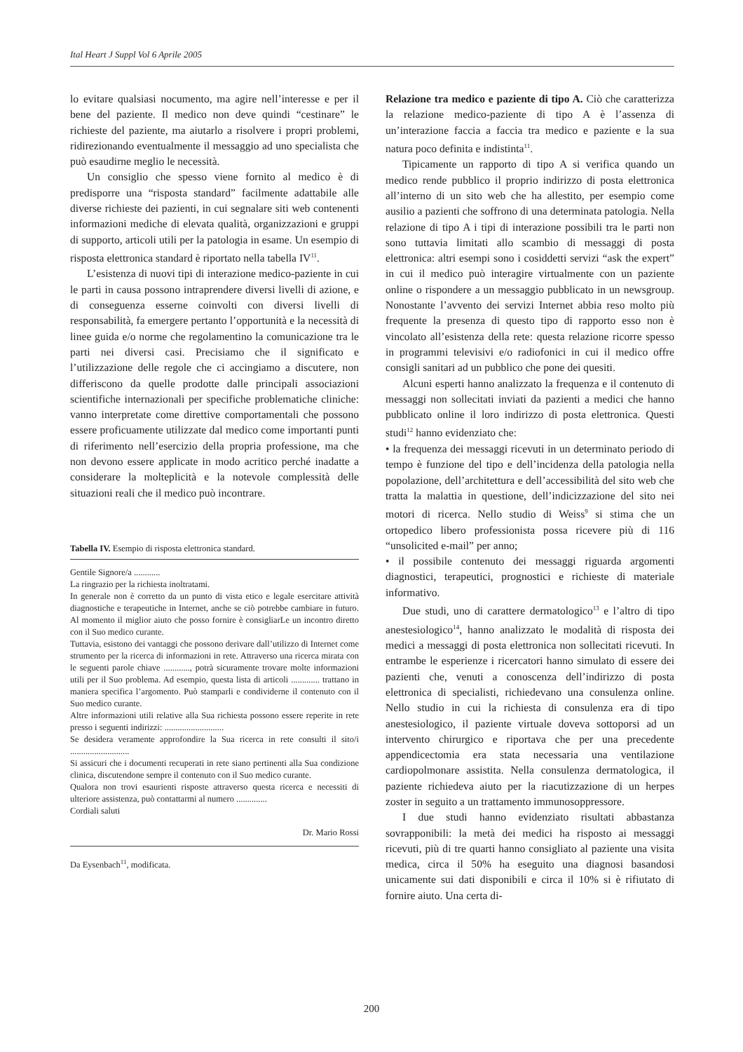Ital Heart J Suppl Vol 6 Aprile 2005
lo evitare qualsiasi nocumento, ma agire nell’interesse e per il bene del paziente. Il medico non deve quindi “cestinare” le richieste del paziente, ma aiutarlo a risolvere i propri problemi, ridirezionando eventualmente il messaggio ad uno specialista che può esaudirne meglio le necessità.
Un consiglio che spesso viene fornito al medico è di predisporre una “risposta standard” facilmente adattabile alle diverse richieste dei pazienti, in cui segnalare siti web contenenti informazioni mediche di elevata qualità, organizzazioni e gruppi di supporto, articoli utili per la patologia in esame. Un esempio di risposta elettronica standard è riportato nella tabella IV<sup>11</sup>.
L’esistenza di nuovi tipi di interazione medico-paziente in cui le parti in causa possono intraprendere diversi livelli di azione, e di conseguenza esserne coinvolti con diversi livelli di responsabilità, fa emergere pertanto l’opportunità e la necessità di linee guida e/o norme che regolamentino la comunicazione tra le parti nei diversi casi. Precisiamo che il significato e l’utilizzazione delle regole che ci accingiamo a discutere, non differiscono da quelle prodotte dalle principali associazioni scientifiche internazionali per specifiche problematiche cliniche: vanno interpretate come direttive comportamentali che possono essere proficuamente utilizzate dal medico come importanti punti di riferimento nell’esercizio della propria professione, ma che non devono essere applicate in modo acritico perché inadatte a considerare la molteplicità e la notevole complessità delle situazioni reali che il medico può incontrare.
Tabella IV. Esempio di risposta elettronica standard.
Gentile Signore/a ............
La ringrazio per la richiesta inoltratami.
In generale non è corretto da un punto di vista etico e legale esercitare attività diagnostiche e terapeutiche in Internet, anche se ciò potrebbe cambiare in futuro. Al momento il miglior aiuto che posso fornire è consigliarLe un incontro diretto con il Suo medico curante.
Tuttavia, esistono dei vantaggi che possono derivare dall’utilizzo di Internet come strumento per la ricerca di informazioni in rete. Attraverso una ricerca mirata con le seguenti parole chiave ............, potrà sicuramente trovare molte informazioni utili per il Suo problema. Ad esempio, questa lista di articoli ............. trattano in maniera specifica l’argomento. Può stamparli e condividerne il contenuto con il Suo medico curante.
Altre informazioni utili relative alla Sua richiesta possono essere reperite in rete presso i seguenti indirizzi: ...........................
Se desidera veramente approfondire la Sua ricerca in rete consulti il sito/i ...........................
Si assicuri che i documenti recuperati in rete siano pertinenti alla Sua condizione clinica, discutendone sempre il contenuto con il Suo medico curante.
Qualora non trovi esaurienti risposte attraverso questa ricerca e necessiti di ulteriore assistenza, può contattarmi al numero ..............
Cordiali saluti
Dr. Mario Rossi
Da Eysenbach<sup>11</sup>, modificata.
Relazione tra medico e paziente di tipo A. Ciò che caratterizza la relazione medico-paziente di tipo A è l’assenza di un’interazione faccia a faccia tra medico e paziente e la sua natura poco definita e indistinta<sup>11</sup>.
Tipicamente un rapporto di tipo A si verifica quando un medico rende pubblico il proprio indirizzo di posta elettronica all’interno di un sito web che ha allestito, per esempio come ausilio a pazienti che soffrono di una determinata patologia. Nella relazione di tipo A i tipi di interazione possibili tra le parti non sono tuttavia limitati allo scambio di messaggi di posta elettronica: altri esempi sono i cosiddetti servizi “ask the expert” in cui il medico può interagire virtualmente con un paziente online o rispondere a un messaggio pubblicato in un newsgroup. Nonostante l’avvento dei servizi Internet abbia reso molto più frequente la presenza di questo tipo di rapporto esso non è vincolato all’esistenza della rete: questa relazione ricorre spesso in programmi televisivi e/o radiofonici in cui il medico offre consigli sanitari ad un pubblico che pone dei quesiti.
Alcuni esperti hanno analizzato la frequenza e il contenuto di messaggi non sollecitati inviati da pazienti a medici che hanno pubblicato online il loro indirizzo di posta elettronica. Questi studi<sup>12</sup> hanno evidenziato che:
• la frequenza dei messaggi ricevuti in un determinato periodo di tempo è funzione del tipo e dell’incidenza della patologia nella popolazione, dell’architettura e dell’accessibilità del sito web che tratta la malattia in questione, dell’indicizzazione del sito nei motori di ricerca. Nello studio di Weiss<sup>9</sup> si stima che un ortopedico libero professionista possa ricevere più di 116 “unsolicited e-mail” per anno;
• il possibile contenuto dei messaggi riguarda argomenti diagnostici, terapeutici, prognostici e richieste di materiale informativo.
Due studi, uno di carattere dermatologico<sup>13</sup> e l’altro di tipo anestesiologico<sup>14</sup>, hanno analizzato le modalità di risposta dei medici a messaggi di posta elettronica non sollecitati ricevuti. In entrambe le esperienze i ricercatori hanno simulato di essere dei pazienti che, venuti a conoscenza dell’indirizzo di posta elettronica di specialisti, richiedevano una consulenza online. Nello studio in cui la richiesta di consulenza era di tipo anestesiologico, il paziente virtuale doveva sottoporsi ad un intervento chirurgico e riportava che per una precedente appendicectomia era stata necessaria una ventilazione cardiopolmonare assistita. Nella consulenza dermatologica, il paziente richiedeva aiuto per la riacutizzazione di un herpes zoster in seguito a un trattamento immunosoppressore.
I due studi hanno evidenziato risultati abbastanza sovrapponibili: la metà dei medici ha risposto ai messaggi ricevuti, più di tre quarti hanno consigliato al paziente una visita medica, circa il 50% ha eseguito una diagnosi basandosi unicamente sui dati disponibili e circa il 10% si è rifiutato di fornire aiuto. Una certa di-
200